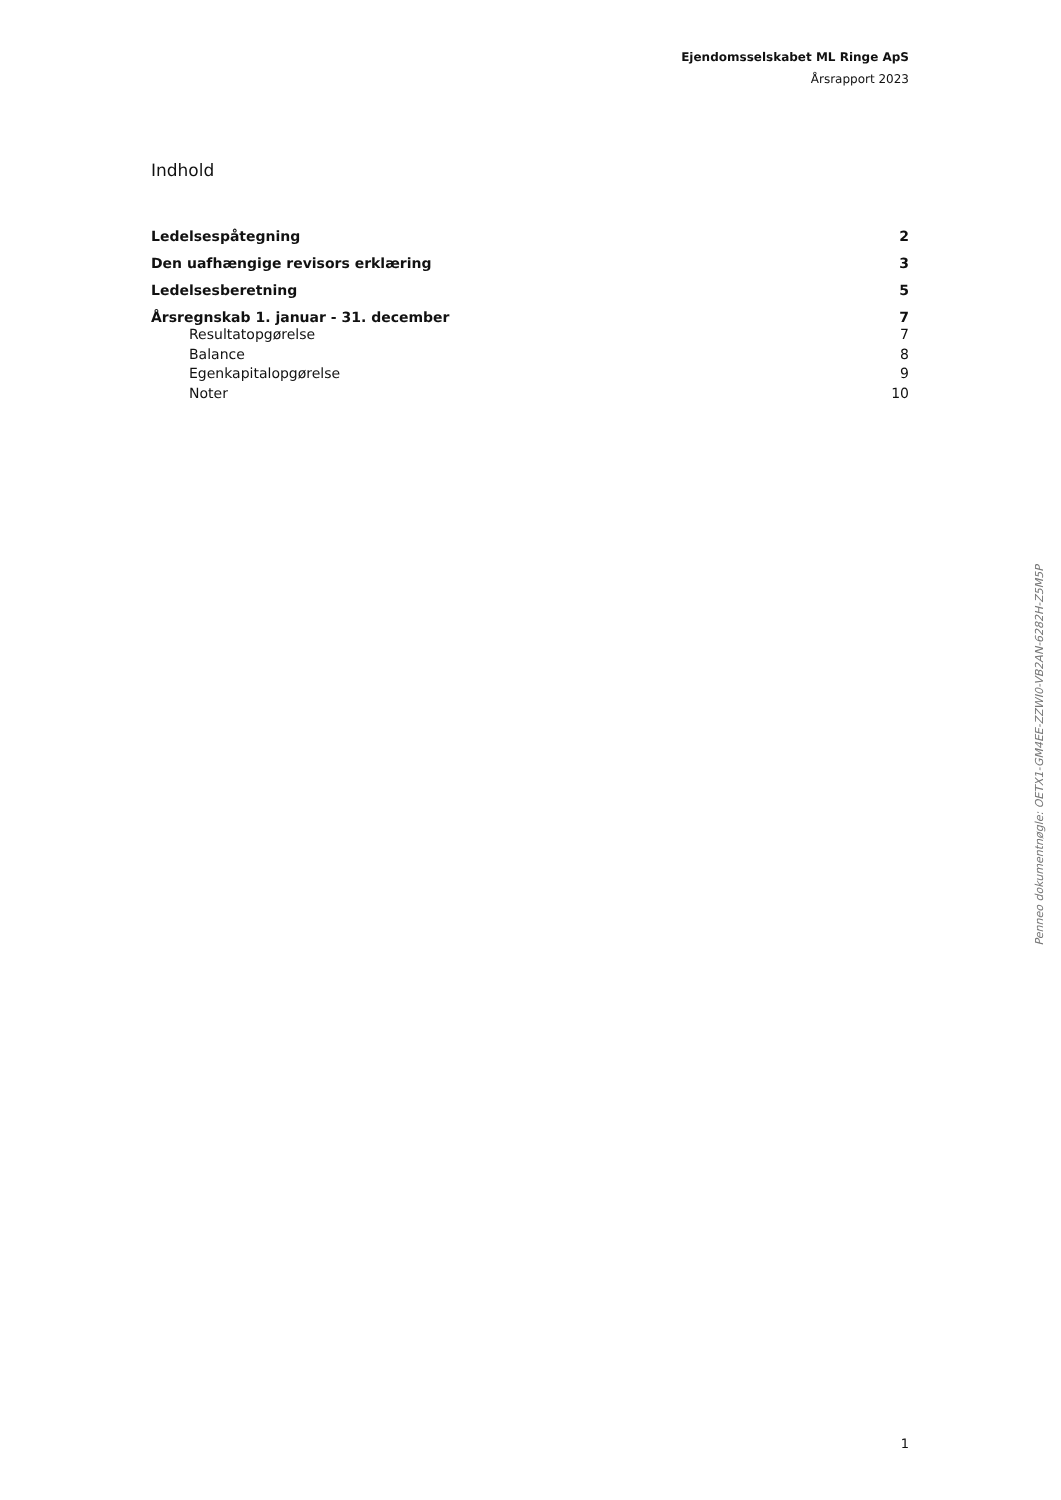Ejendomsselskabet ML Ringe ApS
Årsrapport 2023
Indhold
Ledelsespåtegning 2
Den uafhængige revisors erklæring 3
Ledelsesberetning 5
Årsregnskab 1. januar - 31. december 7
Resultatopgørelse 7
Balance 8
Egenkapitalopgørelse 9
Noter 10
Penneo dokumentnøgle: OETX1-GM4EE-ZZWI0-VB2AN-6282H-Z5M5P
1